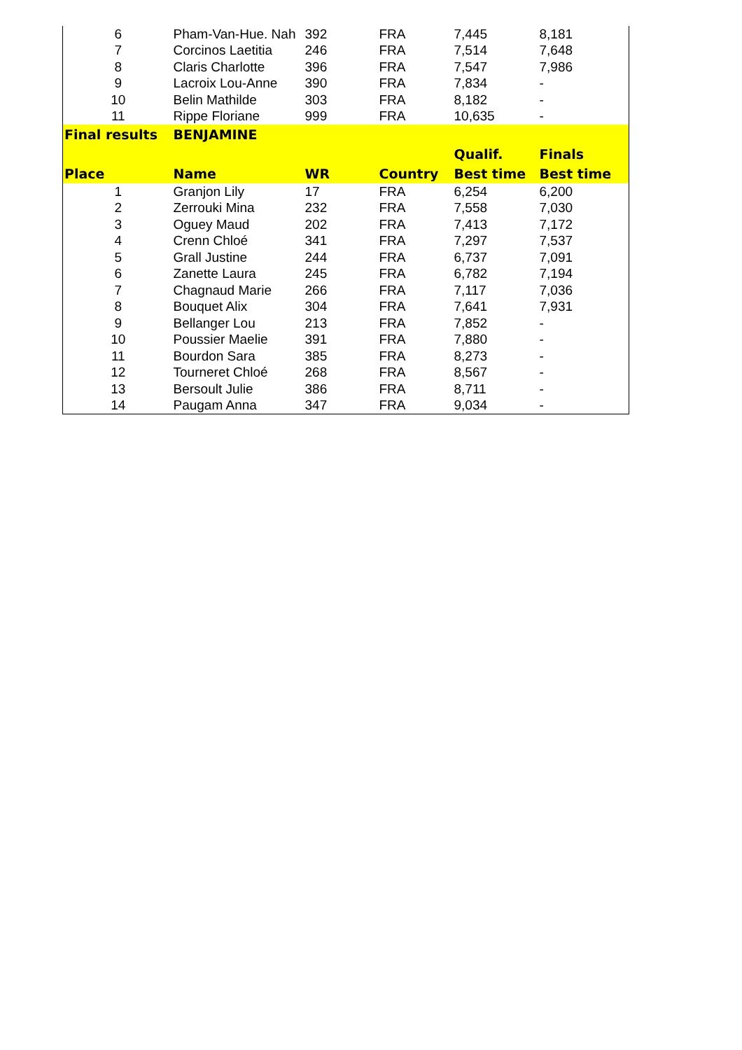| 6 | Pham-Van-Hue. Nah | 392 | FRA | 7,445 | 8,181 |
| 7 | Corcinos Laetitia | 246 | FRA | 7,514 | 7,648 |
| 8 | Claris Charlotte | 396 | FRA | 7,547 | 7,986 |
| 9 | Lacroix Lou-Anne | 390 | FRA | 7,834 | - |
| 10 | Belin Mathilde | 303 | FRA | 8,182 | - |
| 11 | Rippe Floriane | 999 | FRA | 10,635 | - |
| Final results | BENJAMINE | | | | |
| | | | | Qualif. | Finals |
| Place | Name | WR | Country | Best time | Best time |
| 1 | Granjon Lily | 17 | FRA | 6,254 | 6,200 |
| 2 | Zerrouki Mina | 232 | FRA | 7,558 | 7,030 |
| 3 | Oguey Maud | 202 | FRA | 7,413 | 7,172 |
| 4 | Crenn Chloé | 341 | FRA | 7,297 | 7,537 |
| 5 | Grall Justine | 244 | FRA | 6,737 | 7,091 |
| 6 | Zanette Laura | 245 | FRA | 6,782 | 7,194 |
| 7 | Chagnaud Marie | 266 | FRA | 7,117 | 7,036 |
| 8 | Bouquet Alix | 304 | FRA | 7,641 | 7,931 |
| 9 | Bellanger Lou | 213 | FRA | 7,852 | - |
| 10 | Poussier Maelie | 391 | FRA | 7,880 | - |
| 11 | Bourdon Sara | 385 | FRA | 8,273 | - |
| 12 | Tourneret Chloé | 268 | FRA | 8,567 | - |
| 13 | Bersoult Julie | 386 | FRA | 8,711 | - |
| 14 | Paugam Anna | 347 | FRA | 9,034 | - |